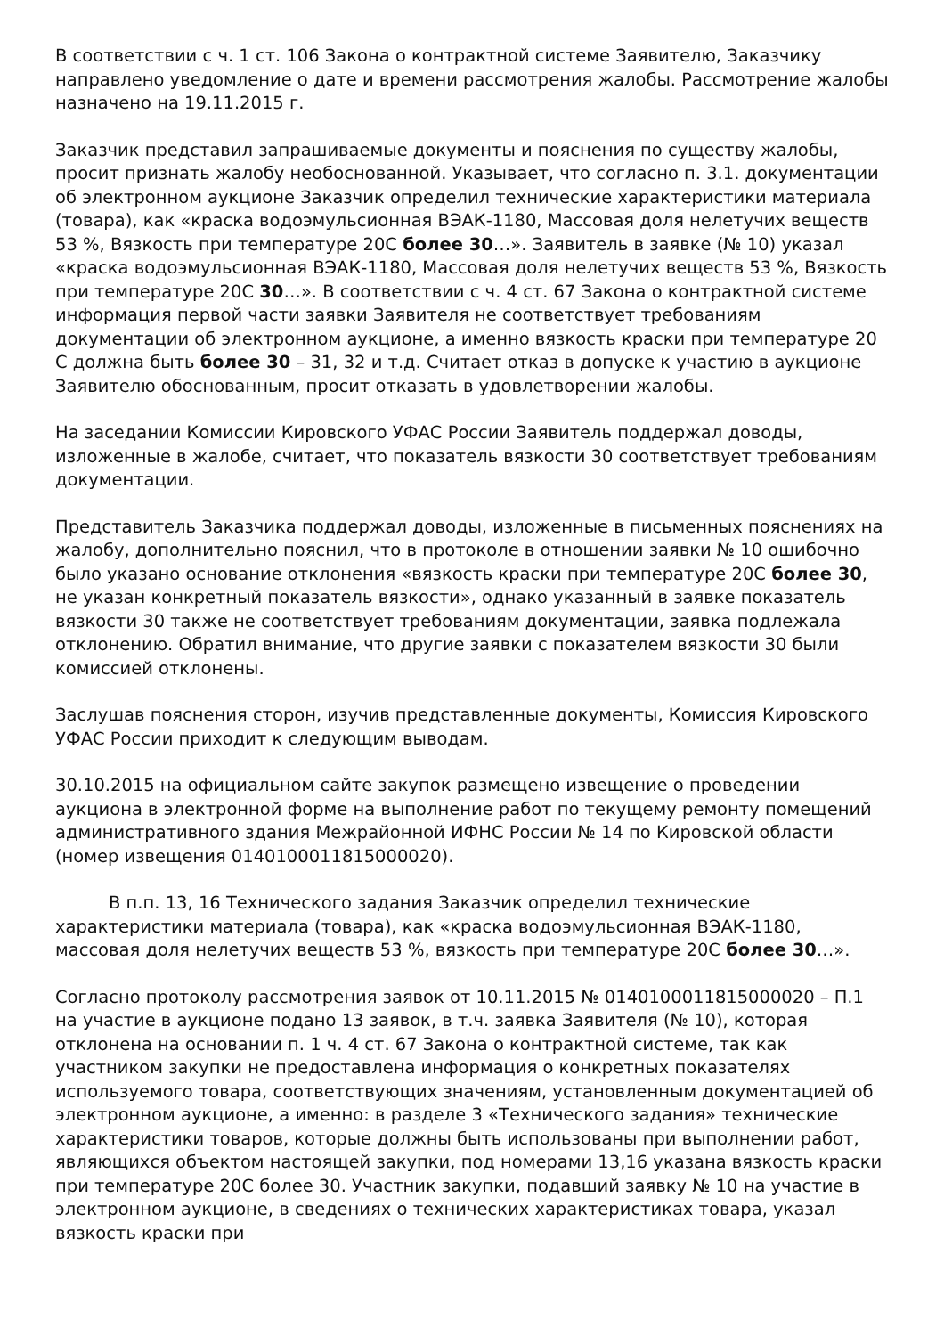В соответствии с ч. 1 ст. 106 Закона о контрактной системе Заявителю, Заказчику направлено уведомление о дате и времени рассмотрения жалобы. Рассмотрение жалобы назначено на 19.11.2015 г.
Заказчик представил запрашиваемые документы и пояснения по существу жалобы, просит признать жалобу необоснованной. Указывает, что согласно п. 3.1. документации об электронном аукционе Заказчик определил технические характеристики материала (товара), как «краска водоэмульсионная ВЭАК-1180, Массовая доля нелетучих веществ 53 %, Вязкость при температуре 20С более 30…». Заявитель в заявке (№ 10) указал «краска водоэмульсионная ВЭАК-1180, Массовая доля нелетучих веществ 53 %, Вязкость при температуре 20С 30…». В соответствии с ч. 4 ст. 67 Закона о контрактной системе информация первой части заявки Заявителя не соответствует требованиям документации об электронном аукционе, а именно вязкость краски при температуре 20 С должна быть более 30 – 31, 32 и т.д. Считает отказ в допуске к участию в аукционе Заявителю обоснованным, просит отказать в удовлетворении жалобы.
На заседании Комиссии Кировского УФАС России Заявитель поддержал доводы, изложенные в жалобе, считает, что показатель вязкости 30 соответствует требованиям документации.
Представитель Заказчика поддержал доводы, изложенные в письменных пояснениях на жалобу, дополнительно пояснил, что в протоколе в отношении заявки № 10 ошибочно было указано основание отклонения «вязкость краски при температуре 20С более 30, не указан конкретный показатель вязкости», однако указанный в заявке показатель вязкости 30 также не соответствует требованиям документации, заявка подлежала отклонению. Обратил внимание, что другие заявки с показателем вязкости 30 были комиссией отклонены.
Заслушав пояснения сторон, изучив представленные документы, Комиссия Кировского УФАС России приходит к следующим выводам.
30.10.2015 на официальном сайте закупок размещено извещение о проведении аукциона в электронной форме на выполнение работ по текущему ремонту помещений административного здания Межрайонной ИФНС России № 14 по Кировской области (номер извещения 0140100011815000020).
В п.п. 13, 16 Технического задания Заказчик определил технические характеристики материала (товара), как «краска водоэмульсионная ВЭАК-1180, массовая доля нелетучих веществ 53 %, вязкость при температуре 20С более 30…».
Согласно протоколу рассмотрения заявок от 10.11.2015 № 0140100011815000020 – П.1 на участие в аукционе подано 13 заявок, в т.ч. заявка Заявителя (№ 10), которая отклонена на основании п. 1 ч. 4 ст. 67 Закона о контрактной системе, так как участником закупки не предоставлена информация о конкретных показателях используемого товара, соответствующих значениям, установленным документацией об электронном аукционе, а именно: в разделе 3 «Технического задания» технические характеристики товаров, которые должны быть использованы при выполнении работ, являющихся объектом настоящей закупки, под номерами 13,16 указана вязкость краски при температуре 20С более 30. Участник закупки, подавший заявку № 10 на участие в электронном аукционе, в сведениях о технических характеристиках товара, указал вязкость краски при